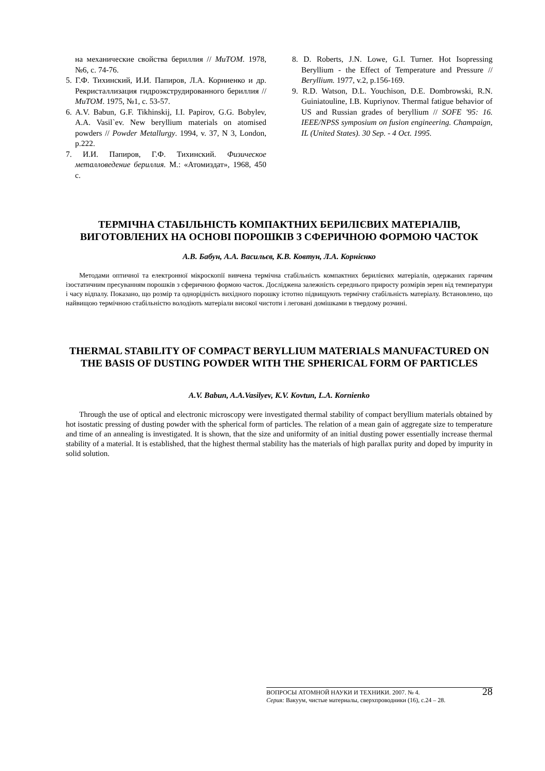на механические свойства бериллия // МиТОМ. 1978, №6, с. 74-76.
5. Г.Ф. Тихинский, И.И. Папиров, Л.А. Корниенко и др. Рекристаллизация гидроэкструдированного бериллия // МиТОМ. 1975, №1, с. 53-57.
6. A.V. Babun, G.F. Tikhinskij, I.I. Papirov, G.G. Bobylev, A.A. Vasil`ev. New beryllium materials on atomised powders // Powder Metallurgy. 1994, v. 37, N 3, London, p.222.
7. И.И. Папиров, Г.Ф. Тихинский. Физическое металловедение бериллия. М.: «Атомиздат», 1968, 450 с.
8. D. Roberts, J.N. Lowe, G.I. Turner. Hot Isopressing Beryllium - the Effect of Temperature and Pressure // Beryllium. 1977, v.2, p.156-169.
9. R.D. Watson, D.L. Youchison, D.E. Dombrowski, R.N. Guiniatouline, I.B. Kupriynov. Thermal fatigue behavior of US and Russian grades of beryllium // SOFE '95: 16. IEEE/NPSS symposium on fusion engineering. Champaign, IL (United States). 30 Sep. - 4 Oct. 1995.
ТЕРМІЧНА СТАБІЛЬНІСТЬ КОМПАКТНИХ БЕРИЛІЄВИХ МАТЕРІАЛІВ, ВИГОТОВЛЕНИХ НА ОСНОВІ ПОРОШКІВ З СФЕРИЧНОЮ ФОРМОЮ ЧАСТОК
А.В. Бабун, А.А. Васильєв, К.В. Ковтун, Л.А. Корнієнко
Методами оптичної та електронної мікроскопії вивчена термічна стабільність компактних берилієвих матеріалів, одержаних гарячим ізостатичним пресуванням порошків з сферичною формою часток. Досліджена залежність середнього приросту розмірів зерен від температури і часу відпалу. Показано, що розмір та однорідність вихідного порошку істотно підвищують термічну стабільність матеріалу. Встановлено, що найвищою термічною стабільністю володіють матеріали високої чистоти і леговані домішками в твердому розчині.
THERMAL STABILITY OF COMPACT BERYLLIUM MATERIALS MANUFACTURED ON THE BASIS OF DUSTING POWDER WITH THE SPHERICAL FORM OF PARTICLES
A.V. Babun, A.A.Vasilyev, K.V. Kovtun, L.A. Kornienko
Through the use of optical and electronic microscopy were investigated thermal stability of compact beryllium materials obtained by hot isostatic pressing of dusting powder with the spherical form of particles. The relation of a mean gain of aggregate size to temperature and time of an annealing is investigated. It is shown, that the size and uniformity of an initial dusting power essentially increase thermal stability of a material. It is established, that the highest thermal stability has the materials of high parallax purity and doped by impurity in solid solution.
28 ВОПРОСЫ АТОМНОЙ НАУКИ И ТЕХНИКИ. 2007. № 4.
Серия: Вакуум, чистые материалы, сверхпроводники (16), с.24 – 28.